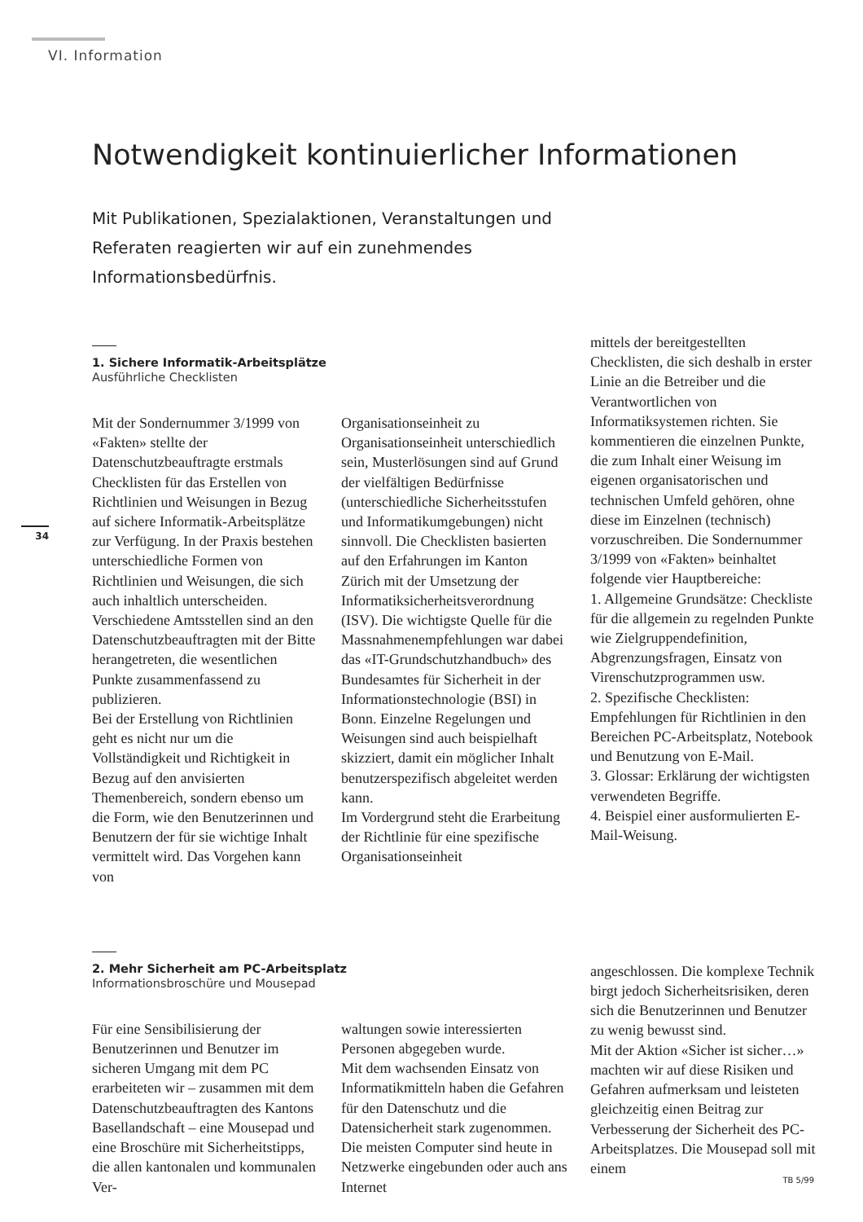VI. Information
34
Notwendigkeit kontinuierlicher Informationen
Mit Publikationen, Spezialaktionen, Veranstaltungen und Referaten reagierten wir auf ein zunehmendes Informationsbedürfnis.
1. Sichere Informatik-Arbeitsplätze
Ausführliche Checklisten
Mit der Sondernummer 3/1999 von «Fakten» stellte der Datenschutzbeauftragte erstmals Checklisten für das Erstellen von Richtlinien und Weisungen in Bezug auf sichere Informatik-Arbeitsplätze zur Verfügung. In der Praxis bestehen unterschiedliche Formen von Richtlinien und Weisungen, die sich auch inhaltlich unterscheiden. Verschiedene Amtsstellen sind an den Datenschutzbeauftragten mit der Bitte herangetreten, die wesentlichen Punkte zusammenfassend zu publizieren.
Bei der Erstellung von Richtlinien geht es nicht nur um die Vollständigkeit und Richtigkeit in Bezug auf den anvisierten Themenbereich, sondern ebenso um die Form, wie den Benutzerinnen und Benutzern der für sie wichtige Inhalt vermittelt wird. Das Vorgehen kann von
Organisationseinheit zu Organisationseinheit unterschiedlich sein, Musterlösungen sind auf Grund der vielfältigen Bedürfnisse (unterschiedliche Sicherheitsstufen und Informatikumgebungen) nicht sinnvoll. Die Checklisten basierten auf den Erfahrungen im Kanton Zürich mit der Umsetzung der Informatiksicherheitsverordnung (ISV). Die wichtigste Quelle für die Massnahmenempfehlungen war dabei das «IT-Grundschutzhandbuch» des Bundesamtes für Sicherheit in der Informationstechnologie (BSI) in Bonn. Einzelne Regelungen und Weisungen sind auch beispielhaft skizziert, damit ein möglicher Inhalt benutzerspezifisch abgeleitet werden kann.
Im Vordergrund steht die Erarbeitung der Richtlinie für eine spezifische Organisationseinheit
mittels der bereitgestellten Checklisten, die sich deshalb in erster Linie an die Betreiber und die Verantwortlichen von Informatiksystemen richten. Sie kommentieren die einzelnen Punkte, die zum Inhalt einer Weisung im eigenen organisatorischen und technischen Umfeld gehören, ohne diese im Einzelnen (technisch) vorzuschreiben. Die Sondernummer 3/1999 von «Fakten» beinhaltet folgende vier Hauptbereiche:
1. Allgemeine Grundsätze: Checkliste für die allgemein zu regelnden Punkte wie Zielgruppendefinition, Abgrenzungsfragen, Einsatz von Virenschutzprogrammen usw.
2. Spezifische Checklisten: Empfehlungen für Richtlinien in den Bereichen PC-Arbeitsplatz, Notebook und Benutzung von E-Mail.
3. Glossar: Erklärung der wichtigsten verwendeten Begriffe.
4. Beispiel einer ausformulierten E-Mail-Weisung.
2. Mehr Sicherheit am PC-Arbeitsplatz
Informationsbroschüre und Mousepad
Für eine Sensibilisierung der Benutzerinnen und Benutzer im sicheren Umgang mit dem PC erarbeiteten wir – zusammen mit dem Datenschutzbeauftragten des Kantons Basellandschaft – eine Mousepad und eine Broschüre mit Sicherheitstipps, die allen kantonalen und kommunalen Ver-
waltungen sowie interessierten Personen abgegeben wurde.
Mit dem wachsenden Einsatz von Informatikmitteln haben die Gefahren für den Datenschutz und die Datensicherheit stark zugenommen. Die meisten Computer sind heute in Netzwerke eingebunden oder auch ans Internet
angeschlossen. Die komplexe Technik birgt jedoch Sicherheitsrisiken, deren sich die Benutzerinnen und Benutzer zu wenig bewusst sind.
Mit der Aktion «Sicher ist sicher…» machten wir auf diese Risiken und Gefahren aufmerksam und leisteten gleichzeitig einen Beitrag zur Verbesserung der Sicherheit des PC-Arbeitsplatzes. Die Mousepad soll mit einem
TB 5/99